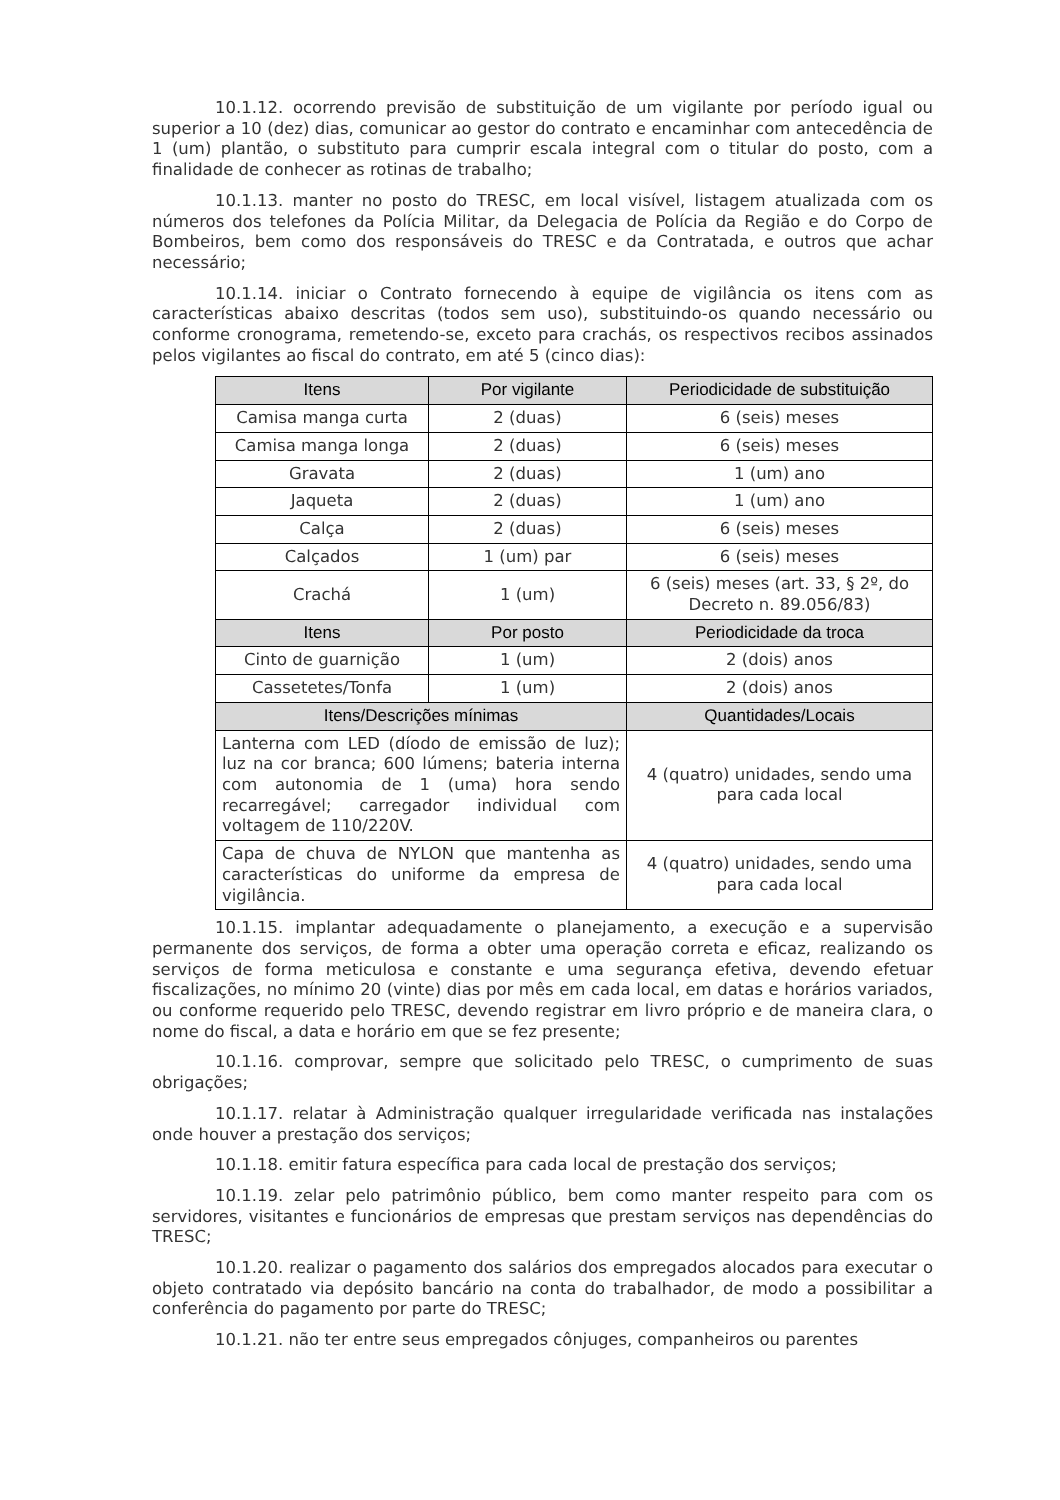10.1.12. ocorrendo previsão de substituição de um vigilante por período igual ou superior a 10 (dez) dias, comunicar ao gestor do contrato e encaminhar com antecedência de 1 (um) plantão, o substituto para cumprir escala integral com o titular do posto, com a finalidade de conhecer as rotinas de trabalho;
10.1.13. manter no posto do TRESC, em local visível, listagem atualizada com os números dos telefones da Polícia Militar, da Delegacia de Polícia da Região e do Corpo de Bombeiros, bem como dos responsáveis do TRESC e da Contratada, e outros que achar necessário;
10.1.14. iniciar o Contrato fornecendo à equipe de vigilância os itens com as características abaixo descritas (todos sem uso), substituindo-os quando necessário ou conforme cronograma, remetendo-se, exceto para crachás, os respectivos recibos assinados pelos vigilantes ao fiscal do contrato, em até 5 (cinco dias):
| Itens | Por vigilante | Periodicidade de substituição |
| --- | --- | --- |
| Camisa manga curta | 2 (duas) | 6 (seis) meses |
| Camisa manga longa | 2 (duas) | 6 (seis) meses |
| Gravata | 2 (duas) | 1 (um) ano |
| Jaqueta | 2 (duas) | 1 (um) ano |
| Calça | 2 (duas) | 6 (seis) meses |
| Calçados | 1 (um) par | 6 (seis) meses |
| Crachá | 1 (um) | 6 (seis) meses (art. 33, § 2º, do Decreto n. 89.056/83) |
| Itens | Por posto | Periodicidade da troca |
| Cinto de guarnição | 1 (um) | 2 (dois) anos |
| Cassetetes/Tonfa | 1 (um) | 2 (dois) anos |
| Itens/Descrições mínimas | | Quantidades/Locais |
| Lanterna com LED (díodo de emissão de luz); luz na cor branca; 600 lúmens; bateria interna com autonomia de 1 (uma) hora sendo recarregável; carregador individual com voltagem de 110/220V. | | 4 (quatro) unidades, sendo uma para cada local |
| Capa de chuva de NYLON que mantenha as características do uniforme da empresa de vigilância. | | 4 (quatro) unidades, sendo uma para cada local |
10.1.15. implantar adequadamente o planejamento, a execução e a supervisão permanente dos serviços, de forma a obter uma operação correta e eficaz, realizando os serviços de forma meticulosa e constante e uma segurança efetiva, devendo efetuar fiscalizações, no mínimo 20 (vinte) dias por mês em cada local, em datas e horários variados, ou conforme requerido pelo TRESC, devendo registrar em livro próprio e de maneira clara, o nome do fiscal, a data e horário em que se fez presente;
10.1.16. comprovar, sempre que solicitado pelo TRESC, o cumprimento de suas obrigações;
10.1.17. relatar à Administração qualquer irregularidade verificada nas instalações onde houver a prestação dos serviços;
10.1.18. emitir fatura específica para cada local de prestação dos serviços;
10.1.19. zelar pelo patrimônio público, bem como manter respeito para com os servidores, visitantes e funcionários de empresas que prestam serviços nas dependências do TRESC;
10.1.20. realizar o pagamento dos salários dos empregados alocados para executar o objeto contratado via depósito bancário na conta do trabalhador, de modo a possibilitar a conferência do pagamento por parte do TRESC;
10.1.21. não ter entre seus empregados cônjuges, companheiros ou parentes